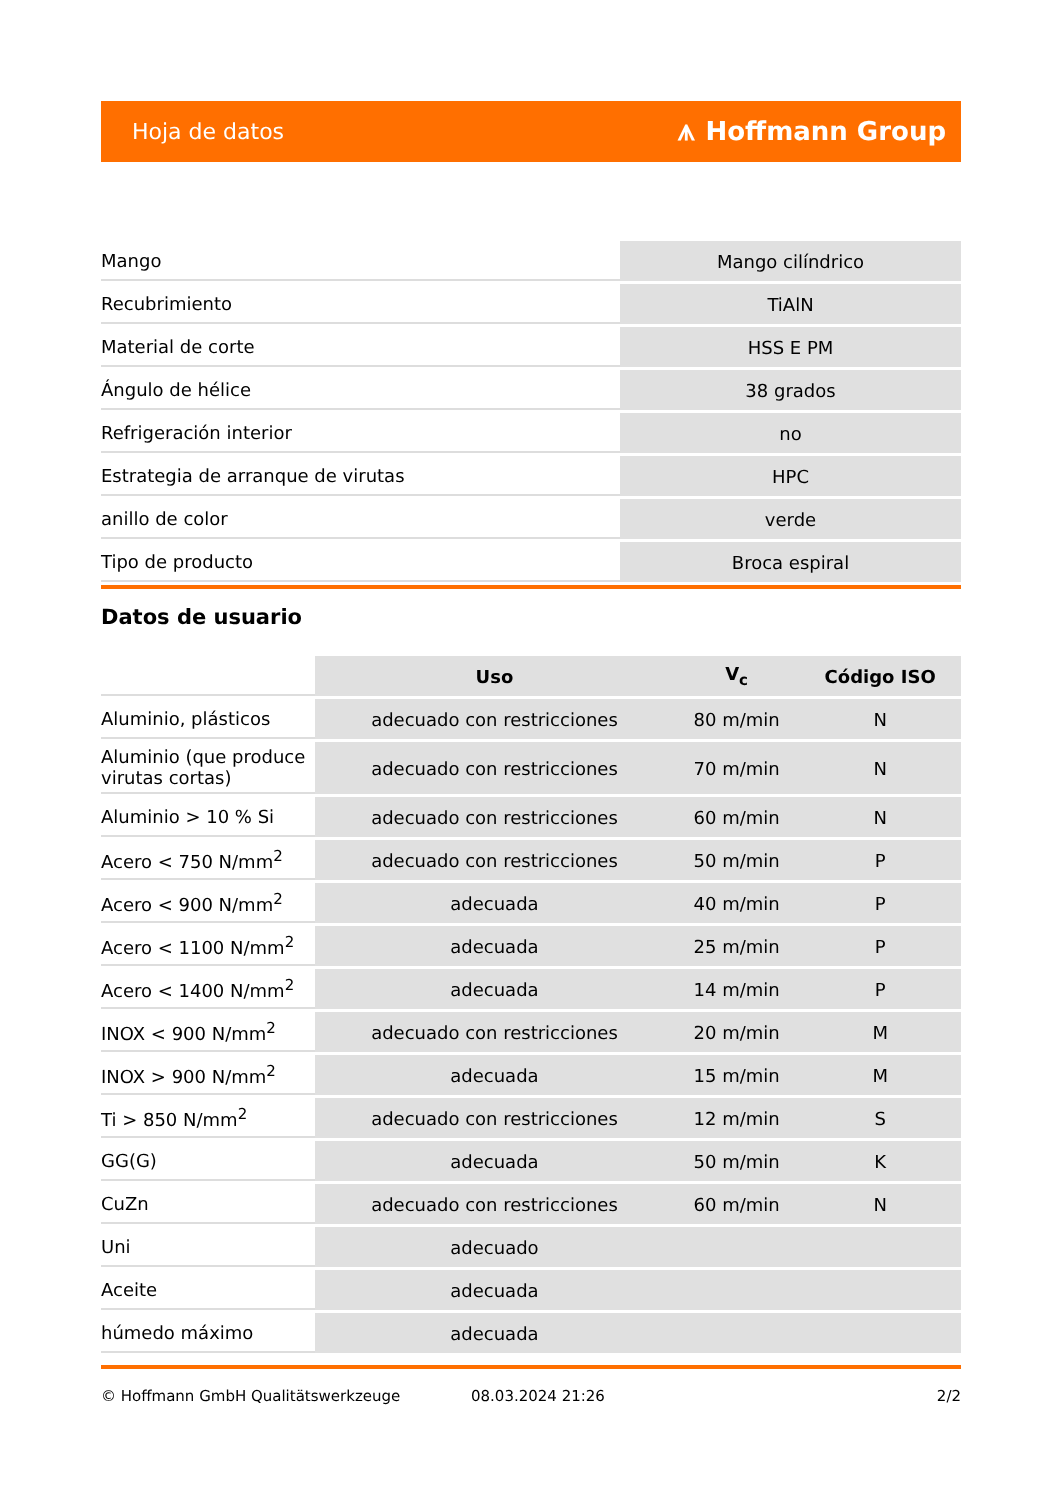Hoja de datos ⩚ Hoffmann Group
| Mango | Mango cilíndrico |
| Recubrimiento | TiAlN |
| Material de corte | HSS E PM |
| Ángulo de hélice | 38 grados |
| Refrigeración interior | no |
| Estrategia de arranque de virutas | HPC |
| anillo de color | verde |
| Tipo de producto | Broca espiral |
Datos de usuario
| | Uso | V<sub>c</sub> | Código ISO |
| --- | --- | --- | --- |
| Aluminio, plásticos | adecuado con restricciones | 80 m/min | N |
| Aluminio (que produce virutas cortas) | adecuado con restricciones | 70 m/min | N |
| Aluminio > 10 % Si | adecuado con restricciones | 60 m/min | N |
| Acero < 750 N/mm<sup>2</sup> | adecuado con restricciones | 50 m/min | P |
| Acero < 900 N/mm<sup>2</sup> | adecuada | 40 m/min | P |
| Acero < 1100 N/mm<sup>2</sup> | adecuada | 25 m/min | P |
| Acero < 1400 N/mm<sup>2</sup> | adecuada | 14 m/min | P |
| INOX < 900 N/mm<sup>2</sup> | adecuado con restricciones | 20 m/min | M |
| INOX > 900 N/mm<sup>2</sup> | adecuada | 15 m/min | M |
| Ti > 850 N/mm<sup>2</sup> | adecuado con restricciones | 12 m/min | S |
| GG(G) | adecuada | 50 m/min | K |
| CuZn | adecuado con restricciones | 60 m/min | N |
| Uni | adecuado | | |
| Aceite | adecuada | | |
| húmedo máximo | adecuada | | |
© Hoffmann GmbH Qualitätswerkzeuge 08.03.2024 21:26 2/2